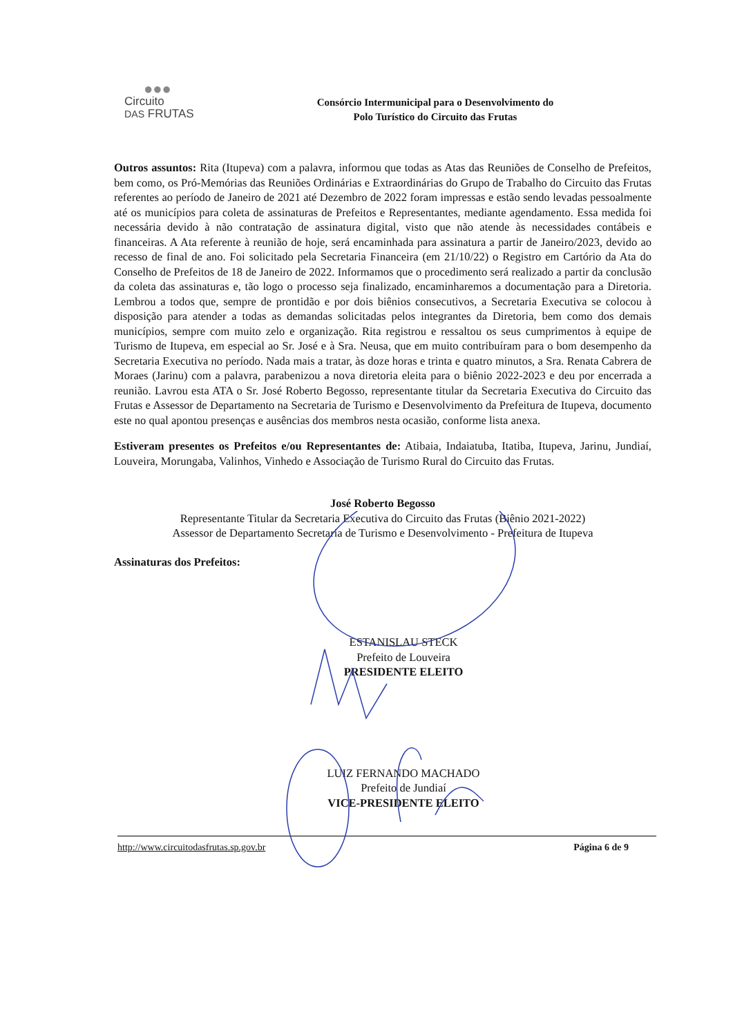●●●
Circuito
DAS FRUTAS
Consórcio Intermunicipal para o Desenvolvimento do
Polo Turístico do Circuito das Frutas
Outros assuntos: Rita (Itupeva) com a palavra, informou que todas as Atas das Reuniões de Conselho de Prefeitos, bem como, os Pró-Memórias das Reuniões Ordinárias e Extraordinárias do Grupo de Trabalho do Circuito das Frutas referentes ao período de Janeiro de 2021 até Dezembro de 2022 foram impressas e estão sendo levadas pessoalmente até os municípios para coleta de assinaturas de Prefeitos e Representantes, mediante agendamento. Essa medida foi necessária devido à não contratação de assinatura digital, visto que não atende às necessidades contábeis e financeiras. A Ata referente à reunião de hoje, será encaminhada para assinatura a partir de Janeiro/2023, devido ao recesso de final de ano. Foi solicitado pela Secretaria Financeira (em 21/10/22) o Registro em Cartório da Ata do Conselho de Prefeitos de 18 de Janeiro de 2022. Informamos que o procedimento será realizado a partir da conclusão da coleta das assinaturas e, tão logo o processo seja finalizado, encaminharemos a documentação para a Diretoria. Lembrou a todos que, sempre de prontidão e por dois biênios consecutivos, a Secretaria Executiva se colocou à disposição para atender a todas as demandas solicitadas pelos integrantes da Diretoria, bem como dos demais municípios, sempre com muito zelo e organização. Rita registrou e ressaltou os seus cumprimentos à equipe de Turismo de Itupeva, em especial ao Sr. José e à Sra. Neusa, que em muito contribuíram para o bom desempenho da Secretaria Executiva no período. Nada mais a tratar, às doze horas e trinta e quatro minutos, a Sra. Renata Cabrera de Moraes (Jarinu) com a palavra, parabenizou a nova diretoria eleita para o biênio 2022-2023 e deu por encerrada a reunião. Lavrou esta ATA o Sr. José Roberto Begosso, representante titular da Secretaria Executiva do Circuito das Frutas e Assessor de Departamento na Secretaria de Turismo e Desenvolvimento da Prefeitura de Itupeva, documento este no qual apontou presenças e ausências dos membros nesta ocasião, conforme lista anexa.
Estiveram presentes os Prefeitos e/ou Representantes de: Atibaia, Indaiatuba, Itatiba, Itupeva, Jarinu, Jundiaí, Louveira, Morungaba, Valinhos, Vinhedo e Associação de Turismo Rural do Circuito das Frutas.
José Roberto Begosso
Representante Titular da Secretaria Executiva do Circuito das Frutas (Biênio 2021-2022)
Assessor de Departamento Secretaria de Turismo e Desenvolvimento - Prefeitura de Itupeva
Assinaturas dos Prefeitos:
ESTANISLAU STECK
Prefeito de Louveira
PRESIDENTE ELEITO
LUIZ FERNANDO MACHADO
Prefeito de Jundiaí
VICE-PRESIDENTE ELEITO
http://www.circuitodasfrutas.sp.gov.br Página 6 de 9